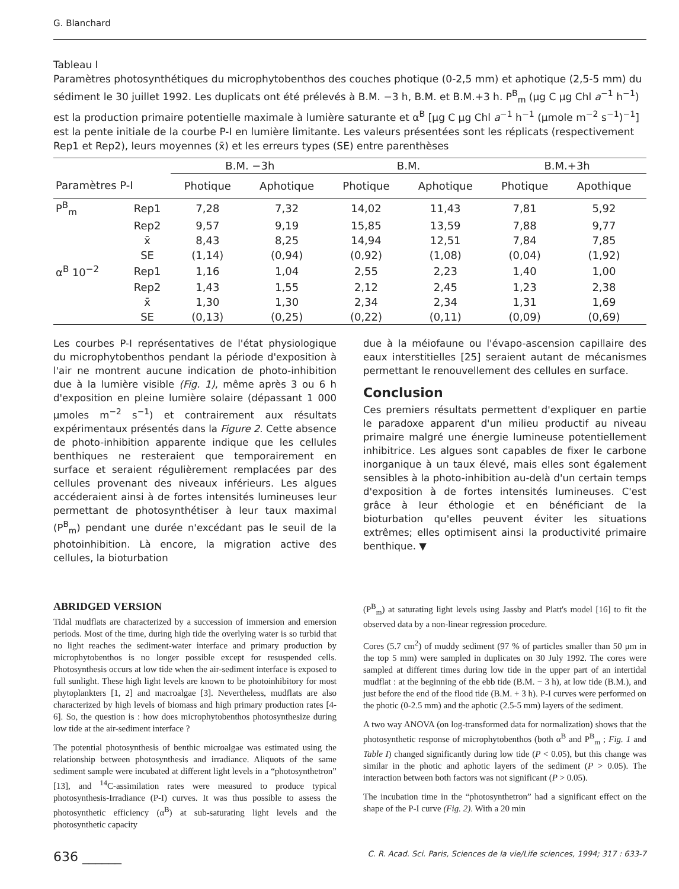G. Blanchard
Tableau I
Paramètres photosynthétiques du microphytobenthos des couches photique (0-2,5 mm) et aphotique (2,5-5 mm) du sédiment le 30 juillet 1992. Les duplicats ont été prélevés à B.M. −3 h, B.M. et B.M.+3 h. P<sup>B</sup><sub>m</sub> (μg C μg Chl a<sup>−1</sup> h<sup>−1</sup>) est la production primaire potentielle maximale à lumière saturante et α<sup>B</sup> [μg C μg Chl a<sup>−1</sup> h<sup>−1</sup> (μmole m<sup>−2</sup> s<sup>−1</sup>)<sup>−1</sup>] est la pente initiale de la courbe P-I en lumière limitante. Les valeurs présentées sont les réplicats (respectivement Rep1 et Rep2), leurs moyennes (x̄) et les erreurs types (SE) entre parenthèses
| | | B.M. −3h | | B.M. | | B.M.+3h | |
| --- | --- | --- | --- | --- | --- | --- | --- |
| Paramètres P-I | | Photique | Aphotique | Photique | Aphotique | Photique | Apothique |
| P<sup>B</sup><sub>m</sub> | Rep1 | 7,28 | 7,32 | 14,02 | 11,43 | 7,81 | 5,92 |
| | Rep2 | 9,57 | 9,19 | 15,85 | 13,59 | 7,88 | 9,77 |
| | x̄ | 8,43 | 8,25 | 14,94 | 12,51 | 7,84 | 7,85 |
| | SE | (1,14) | (0,94) | (0,92) | (1,08) | (0,04) | (1,92) |
| α<sup>B</sup> 10<sup>−2</sup> | Rep1 | 1,16 | 1,04 | 2,55 | 2,23 | 1,40 | 1,00 |
| | Rep2 | 1,43 | 1,55 | 2,12 | 2,45 | 1,23 | 2,38 |
| | x̄ | 1,30 | 1,30 | 2,34 | 2,34 | 1,31 | 1,69 |
| | SE | (0,13) | (0,25) | (0,22) | (0,11) | (0,09) | (0,69) |
Les courbes P-I représentatives de l'état physiologique du microphytobenthos pendant la période d'exposition à l'air ne montrent aucune indication de photo-inhibition due à la lumière visible (Fig. 1), même après 3 ou 6 h d'exposition en pleine lumière solaire (dépassant 1 000 μmoles m<sup>−2</sup> s<sup>−1</sup>) et contrairement aux résultats expérimentaux présentés dans la Figure 2. Cette absence de photo-inhibition apparente indique que les cellules benthiques ne resteraient que temporairement en surface et seraient régulièrement remplacées par des cellules provenant des niveaux inférieurs. Les algues accéderaient ainsi à de fortes intensités lumineuses leur permettant de photosynthétiser à leur taux maximal (P<sup>B</sup><sub>m</sub>) pendant une durée n'excédant pas le seuil de la photoinhibition. Là encore, la migration active des cellules, la bioturbation
due à la méiofaune ou l'évapo-ascension capillaire des eaux interstitielles [25] seraient autant de mécanismes permettant le renouvellement des cellules en surface.
Conclusion
Ces premiers résultats permettent d'expliquer en partie le paradoxe apparent d'un milieu productif au niveau primaire malgré une énergie lumineuse potentiellement inhibitrice. Les algues sont capables de fixer le carbone inorganique à un taux élevé, mais elles sont également sensibles à la photo-inhibition au-delà d'un certain temps d'exposition à de fortes intensités lumineuses. C'est grâce à leur éthologie et en bénéficiant de la bioturbation qu'elles peuvent éviter les situations extrêmes; elles optimisent ainsi la productivité primaire benthique. ▼
ABRIDGED VERSION
Tidal mudflats are characterized by a succession of immersion and emersion periods. Most of the time, during high tide the overlying water is so turbid that no light reaches the sediment-water interface and primary production by microphytobenthos is no longer possible except for resuspended cells. Photosynthesis occurs at low tide when the air-sediment interface is exposed to full sunlight. These high light levels are known to be photoinhibitory for most phytoplankters [1, 2] and macroalgae [3]. Nevertheless, mudflats are also characterized by high levels of biomass and high primary production rates [4-6]. So, the question is : how does microphytobenthos photosynthesize during low tide at the air-sediment interface ?
The potential photosynthesis of benthic microalgae was estimated using the relationship between photosynthesis and irradiance. Aliquots of the same sediment sample were incubated at different light levels in a “photosynthetron” [13], and <sup>14</sup>C-assimilation rates were measured to produce typical photosynthesis-Irradiance (P-I) curves. It was thus possible to assess the photosynthetic efficiency (α<sup>B</sup>) at sub-saturating light levels and the photosynthetic capacity
(P<sup>B</sup><sub>m</sub>) at saturating light levels using Jassby and Platt's model [16] to fit the observed data by a non-linear regression procedure.
Cores (5.7 cm<sup>2</sup>) of muddy sediment (97 % of particles smaller than 50 μm in the top 5 mm) were sampled in duplicates on 30 July 1992. The cores were sampled at different times during low tide in the upper part of an intertidal mudflat : at the beginning of the ebb tide (B.M. − 3 h), at low tide (B.M.), and just before the end of the flood tide (B.M. + 3 h). P-I curves were performed on the photic (0-2.5 mm) and the aphotic (2.5-5 mm) layers of the sediment.
A two way ANOVA (on log-transformed data for normalization) shows that the photosynthetic response of microphytobenthos (both α<sup>B</sup> and P<sup>B</sup><sub>m</sub> ; Fig. 1 and Table I) changed significantly during low tide (P < 0.05), but this change was similar in the photic and aphotic layers of the sediment (P > 0.05). The interaction between both factors was not significant (P > 0.05).
The incubation time in the “photosynthetron” had a significant effect on the shape of the P-I curve (Fig. 2). With a 20 min
636 ______ C. R. Acad. Sci. Paris, Sciences de la vie/Life sciences, 1994; 317 : 633-7